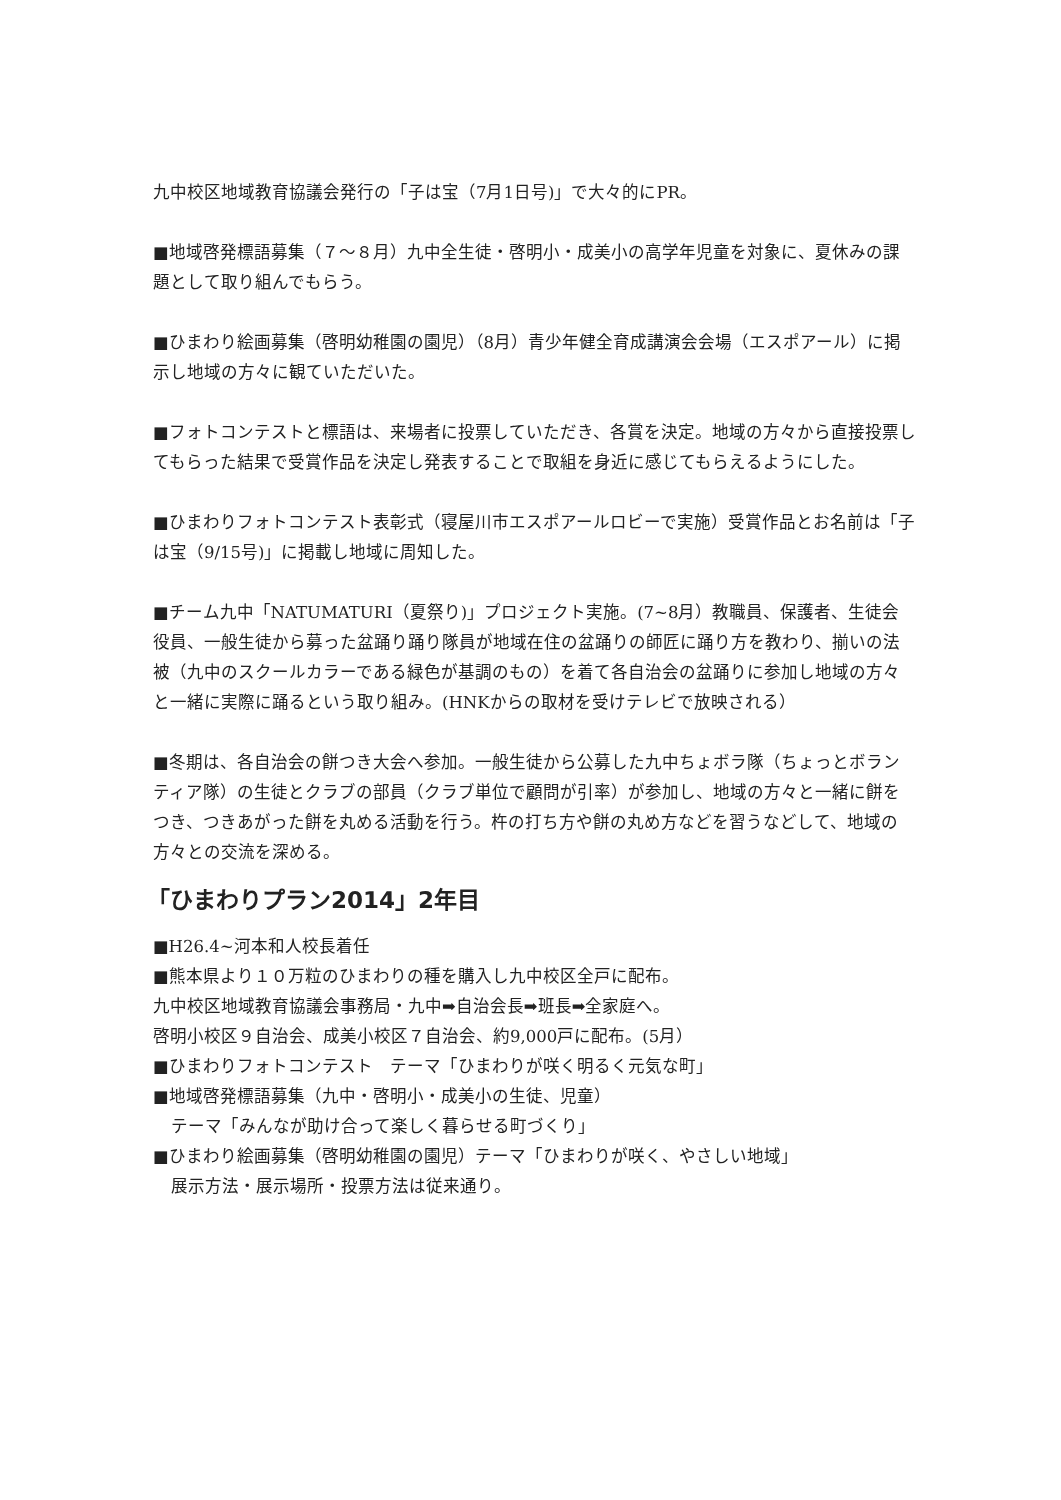九中校区地域教育協議会発行の「子は宝（7月1日号)」で大々的にPR。
■地域啓発標語募集（７～８月）九中全生徒・啓明小・成美小の高学年児童を対象に、夏休みの課題として取り組んでもらう。
■ひまわり絵画募集（啓明幼稚園の園児）（8月）青少年健全育成講演会会場（エスポアール）に掲示し地域の方々に観ていただいた。
■フォトコンテストと標語は、来場者に投票していただき、各賞を決定。地域の方々から直接投票してもらった結果で受賞作品を決定し発表することで取組を身近に感じてもらえるようにした。
■ひまわりフォトコンテスト表彰式（寝屋川市エスポアールロビーで実施）受賞作品とお名前は「子は宝（9/15号)」に掲載し地域に周知した。
■チーム九中「NATUMATURI（夏祭り)」プロジェクト実施。(7~8月）教職員、保護者、生徒会役員、一般生徒から募った盆踊り踊り隊員が地域在住の盆踊りの師匠に踊り方を教わり、揃いの法被（九中のスクールカラーである緑色が基調のもの）を着て各自治会の盆踊りに参加し地域の方々と一緒に実際に踊るという取り組み。(HNKからの取材を受けテレビで放映される）
■冬期は、各自治会の餅つき大会へ参加。一般生徒から公募した九中ちょボラ隊（ちょっとボランティア隊）の生徒とクラブの部員（クラブ単位で顧問が引率）が参加し、地域の方々と一緒に餅をつき、つきあがった餅を丸める活動を行う。杵の打ち方や餅の丸め方などを習うなどして、地域の方々との交流を深める。
「ひまわりプラン2014」2年目
■H26.4~河本和人校長着任
■熊本県より１０万粒のひまわりの種を購入し九中校区全戸に配布。
九中校区地域教育協議会事務局・九中➡自治会長➡班長➡全家庭へ。
啓明小校区９自治会、成美小校区７自治会、約9,000戸に配布。(5月）
■ひまわりフォトコンテスト　テーマ「ひまわりが咲く明るく元気な町」
■地域啓発標語募集（九中・啓明小・成美小の生徒、児童）
テーマ「みんなが助け合って楽しく暮らせる町づくり」
■ひまわり絵画募集（啓明幼稚園の園児）テーマ「ひまわりが咲く、やさしい地域」
展示方法・展示場所・投票方法は従来通り。